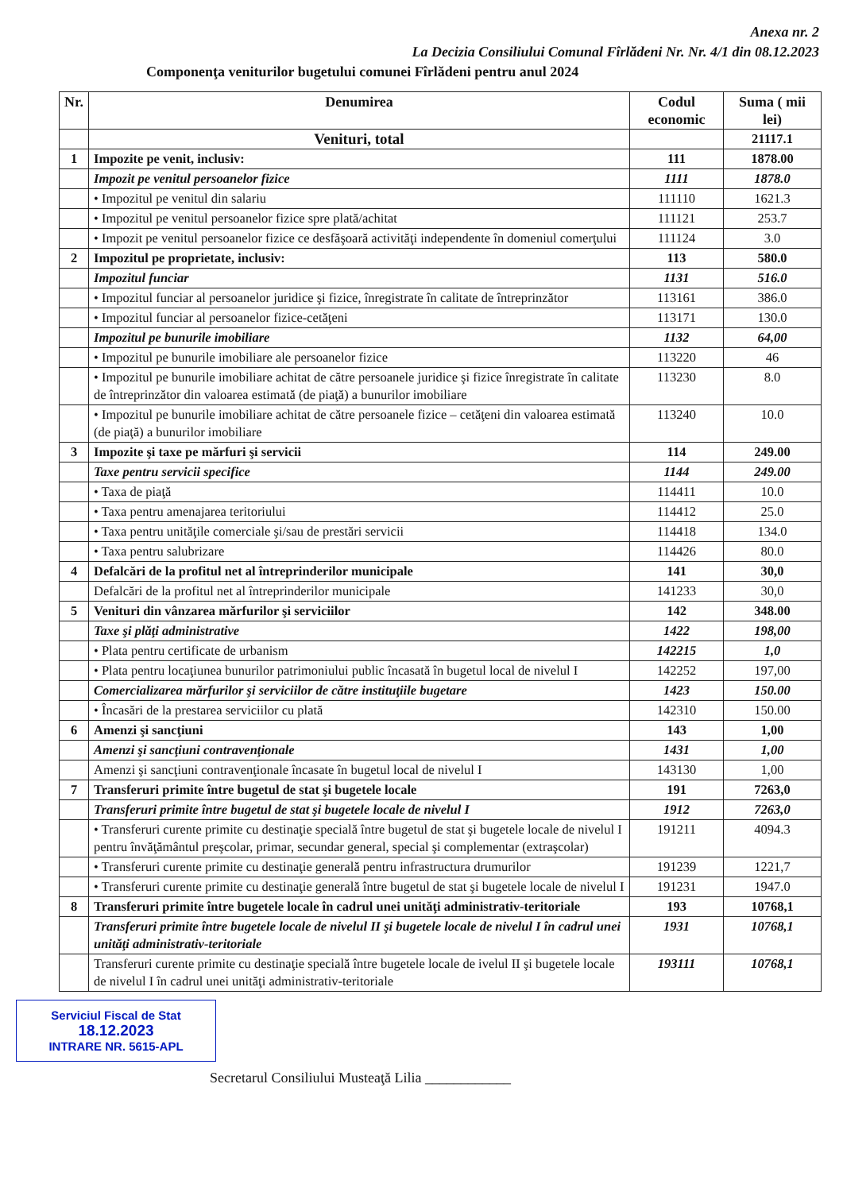Anexa nr. 2
La Decizia Consiliului Comunal Fîrlădeni Nr. Nr. 4/1 din 08.12.2023
Componenţa veniturilor bugetului comunei Fîrlădeni pentru anul 2024
| Nr. | Denumirea | Codul economic | Suma ( mii lei) |
| --- | --- | --- | --- |
| | Venituri, total | | 21117.1 |
| 1 | Impozite pe venit, inclusiv: | 111 | 1878.00 |
| | Impozit pe venitul persoanelor fizice | 1111 | 1878.0 |
| | • Impozitul pe venitul din salariu | 111110 | 1621.3 |
| | • Impozitul pe venitul persoanelor fizice spre plată/achitat | 111121 | 253.7 |
| | • Impozit pe venitul persoanelor fizice ce desfăşoară activităţi independente în domeniul comerţului | 111124 | 3.0 |
| 2 | Impozitul pe proprietate, inclusiv: | 113 | 580.0 |
| | Impozitul funciar | 1131 | 516.0 |
| | • Impozitul funciar al persoanelor juridice şi fizice, înregistrate în calitate de întreprinzător | 113161 | 386.0 |
| | • Impozitul funciar al persoanelor fizice-cetăţeni | 113171 | 130.0 |
| | Impozitul pe bunurile imobiliare | 1132 | 64,00 |
| | • Impozitul pe bunurile imobiliare ale persoanelor fizice | 113220 | 46 |
| | • Impozitul pe bunurile imobiliare achitat de către persoanele juridice şi fizice înregistrate în calitate de întreprinzător din valoarea estimată (de piaţă) a bunurilor imobiliare | 113230 | 8.0 |
| | • Impozitul pe bunurile imobiliare achitat de către persoanele fizice – cetăţeni din valoarea estimată (de piaţă) a bunurilor imobiliare | 113240 | 10.0 |
| 3 | Impozite şi taxe pe mărfuri şi servicii | 114 | 249.00 |
| | Taxe pentru servicii specifice | 1144 | 249.00 |
| | • Taxa de piaţă | 114411 | 10.0 |
| | • Taxa pentru amenajarea teritoriului | 114412 | 25.0 |
| | • Taxa pentru unităţile comerciale şi/sau de prestări servicii | 114418 | 134.0 |
| | • Taxa pentru salubrizare | 114426 | 80.0 |
| 4 | Defalcări de la profitul net al întreprinderilor municipale | 141 | 30,0 |
| | Defalcări de la profitul net al întreprinderilor municipale | 141233 | 30,0 |
| 5 | Venituri din vânzarea mărfurilor şi serviciilor | 142 | 348.00 |
| | Taxe şi plăţi administrative | 1422 | 198,00 |
| | • Plata pentru certificate de urbanism | 142215 | 1,0 |
| | • Plata pentru locaţiunea bunurilor patrimoniului public încasată în bugetul local de nivelul I | 142252 | 197,00 |
| | Comercializarea mărfurilor şi serviciilor de către instituţiile bugetare | 1423 | 150.00 |
| | • Încasări de la prestarea serviciilor cu plată | 142310 | 150.00 |
| 6 | Amenzi şi sancţiuni | 143 | 1,00 |
| | Amenzi şi sancţiuni contravenţionale | 1431 | 1,00 |
| | Amenzi şi sancţiuni contravenţionale încasate în bugetul local de nivelul I | 143130 | 1,00 |
| 7 | Transferuri primite între bugetul de stat şi bugetele locale | 191 | 7263,0 |
| | Transferuri primite între bugetul de stat şi bugetele locale de nivelul I | 1912 | 7263,0 |
| | • Transferuri curente primite cu destinaţie specială între bugetul de stat şi bugetele locale de nivelul I pentru învăţământul preşcolar, primar, secundar general, special şi complementar (extraşcolar) | 191211 | 4094.3 |
| | • Transferuri curente primite cu destinaţie generală pentru infrastructura drumurilor | 191239 | 1221,7 |
| | • Transferuri curente primite cu destinaţie generală între bugetul de stat şi bugetele locale de nivelul I | 191231 | 1947.0 |
| 8 | Transferuri primite între bugetele locale în cadrul unei unităţi administrativ-teritoriale | 193 | 10768,1 |
| | Transferuri primite între bugetele locale de nivelul II şi bugetele locale de nivelul I în cadrul unei unităţi administrativ-teritoriale | 1931 | 10768,1 |
| | Transferuri curente primite cu destinaţie specială între bugetele locale de ivelul II şi bugetele locale de nivelul I în cadrul unei unităţi administrativ-teritoriale | 193111 | 10768,1 |
Serviciul Fiscal de Stat
18.12.2023
INTRARE NR. 5615-APL
Secretarul Consiliului Musteaţă Lilia ____________